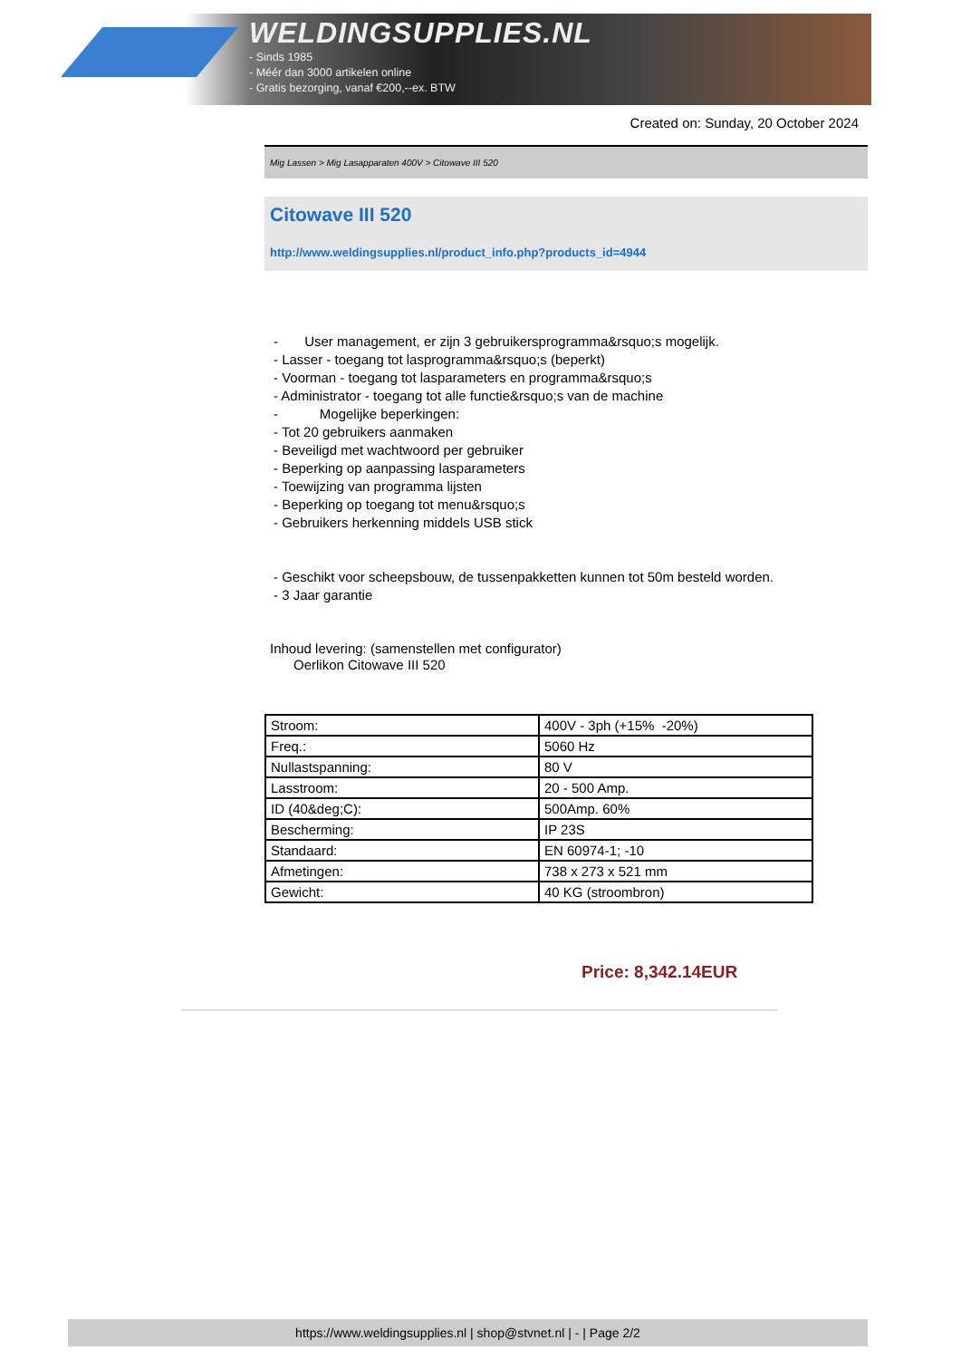WELDINGSUPPLIES.NL
- Sinds 1985
- Méér dan 3000 artikelen online
- Gratis bezorging, vanaf €200,--ex. BTW
Created on: Sunday, 20 October 2024
Mig Lassen > Mig Lasapparaten 400V > Citowave III 520
Citowave III 520
http://www.weldingsupplies.nl/product_info.php?products_id=4944
- User management, er zijn 3 gebruikersprogramma&rsquo;s mogelijk.
- Lasser - toegang tot lasprogramma&rsquo;s (beperkt)
- Voorman - toegang tot lasparameters en programma&rsquo;s
- Administrator - toegang tot alle functie&rsquo;s van de machine
- Mogelijke beperkingen:
- Tot 20 gebruikers aanmaken
- Beveiligd met wachtwoord per gebruiker
- Beperking op aanpassing lasparameters
- Toewijzing van programma lijsten
- Beperking op toegang tot menu&rsquo;s
- Gebruikers herkenning middels USB stick
- Geschikt voor scheepsbouw, de tussenpakketten kunnen tot 50m besteld worden.
- 3 Jaar garantie
Inhoud levering: (samenstellen met configurator)
Oerlikon Citowave III 520
| Stroom: | 400V - 3ph (+15% -20%) |
| Freq.: | 5060 Hz |
| Nullastspanning: | 80 V |
| Lasstroom: | 20 - 500 Amp. |
| ID (40&deg;C): | 500Amp. 60% |
| Bescherming: | IP 23S |
| Standaard: | EN 60974-1; -10 |
| Afmetingen: | 738 x 273 x 521 mm |
| Gewicht: | 40 KG (stroombron) |
Price: 8,342.14EUR
https://www.weldingsupplies.nl | shop@stvnet.nl | - | Page 2/2